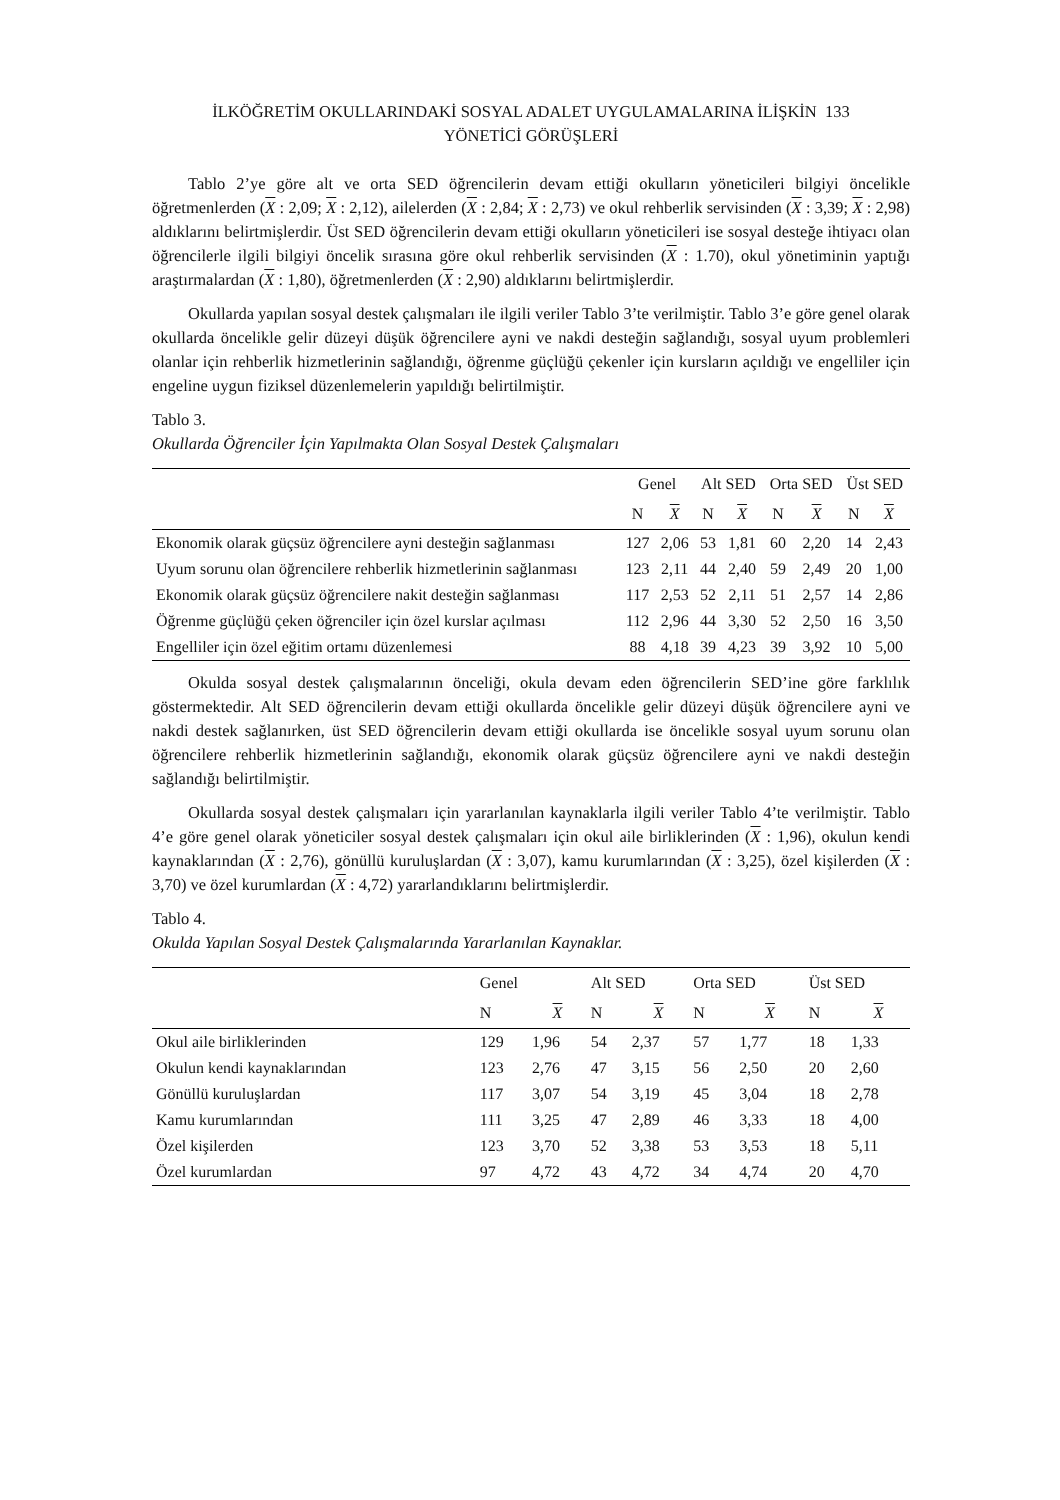İLKÖĞRETİM OKULLARINDAKİ SOSYAL ADALET UYGULAMALARINA İLİŞKİN 133
YÖNETİCİ GÖRÜŞLERİ
Tablo 2’ye göre alt ve orta SED öğrencilerin devam ettiği okulların yöneticileri bilgiyi öncelikle öğretmenlerden (X : 2,09; X : 2,12), ailelerden (X : 2,84; X : 2,73) ve okul rehberlik servisinden (X : 3,39; X : 2,98) aldıklarını belirtmişlerdir. Üst SED öğrencilerin devam ettiği okulların yöneticileri ise sosyal desteğe ihtiyacı olan öğrencilerle ilgili bilgiyi öncelik sırasına göre okul rehberlik servisinden (X : 1.70), okul yönetiminin yaptığı araştırmalardan (X : 1,80), öğretmenlerden (X : 2,90) aldıklarını belirtmişlerdir.
Okullarda yapılan sosyal destek çalışmaları ile ilgili veriler Tablo 3’te verilmiştir. Tablo 3’e göre genel olarak okullarda öncelikle gelir düzeyi düşük öğrencilere ayni ve nakdi desteğin sağlandığı, sosyal uyum problemleri olanlar için rehberlik hizmetlerinin sağlandığı, öğrenme güçlüğü çekenler için kursların açıldığı ve engelliler için engeline uygun fiziksel düzenlemelerin yapıldığı belirtilmiştir.
Tablo 3.
Okullarda Öğrenciler İçin Yapılmakta Olan Sosyal Destek Çalışmaları
| | Genel | | Alt SED | | Orta SED | | Üst SED | |
| --- | --- | --- | --- | --- | --- | --- | --- | --- |
| | N | X | N | X | N | X | N | X |
| Ekonomik olarak güçsüz öğrencilere ayni desteğin sağlanması | 127 | 2,06 | 53 | 1,81 | 60 | 2,20 | 14 | 2,43 |
| Uyum sorunu olan öğrencilere rehberlik hizmetlerinin sağlanması | 123 | 2,11 | 44 | 2,40 | 59 | 2,49 | 20 | 1,00 |
| Ekonomik olarak güçsüz öğrencilere nakit desteğin sağlanması | 117 | 2,53 | 52 | 2,11 | 51 | 2,57 | 14 | 2,86 |
| Öğrenme güçlüğü çeken öğrenciler için özel kurslar açılması | 112 | 2,96 | 44 | 3,30 | 52 | 2,50 | 16 | 3,50 |
| Engelliler için özel eğitim ortamı düzenlemesi | 88 | 4,18 | 39 | 4,23 | 39 | 3,92 | 10 | 5,00 |
Okulda sosyal destek çalışmalarının önceliği, okula devam eden öğrencilerin SED’ine göre farklılık göstermektedir. Alt SED öğrencilerin devam ettiği okullarda öncelikle gelir düzeyi düşük öğrencilere ayni ve nakdi destek sağlanırken, üst SED öğrencilerin devam ettiği okullarda ise öncelikle sosyal uyum sorunu olan öğrencilere rehberlik hizmetlerinin sağlandığı, ekonomik olarak güçsüz öğrencilere ayni ve nakdi desteğin sağlandığı belirtilmiştir.
Okullarda sosyal destek çalışmaları için yararlanılan kaynaklarla ilgili veriler Tablo 4’te verilmiştir. Tablo 4’e göre genel olarak yöneticiler sosyal destek çalışmaları için okul aile birliklerinden (X : 1,96), okulun kendi kaynaklarından (X : 2,76), gönüllü kuruluşlardan (X : 3,07), kamu kurumlarından (X : 3,25), özel kişilerden (X : 3,70) ve özel kurumlardan (X : 4,72) yararlandıklarını belirtmişlerdir.
Tablo 4.
Okulda Yapılan Sosyal Destek Çalışmalarında Yararlanılan Kaynaklar.
| | Genel | | Alt SED | | Orta SED | | Üst SED | |
| --- | --- | --- | --- | --- | --- | --- | --- | --- |
| | N | X | N | X | N | X | N | X |
| Okul aile birliklerinden | 129 | 1,96 | 54 | 2,37 | 57 | 1,77 | 18 | 1,33 |
| Okulun kendi kaynaklarından | 123 | 2,76 | 47 | 3,15 | 56 | 2,50 | 20 | 2,60 |
| Gönüllü kuruluşlardan | 117 | 3,07 | 54 | 3,19 | 45 | 3,04 | 18 | 2,78 |
| Kamu kurumlarından | 111 | 3,25 | 47 | 2,89 | 46 | 3,33 | 18 | 4,00 |
| Özel kişilerden | 123 | 3,70 | 52 | 3,38 | 53 | 3,53 | 18 | 5,11 |
| Özel kurumlardan | 97 | 4,72 | 43 | 4,72 | 34 | 4,74 | 20 | 4,70 |